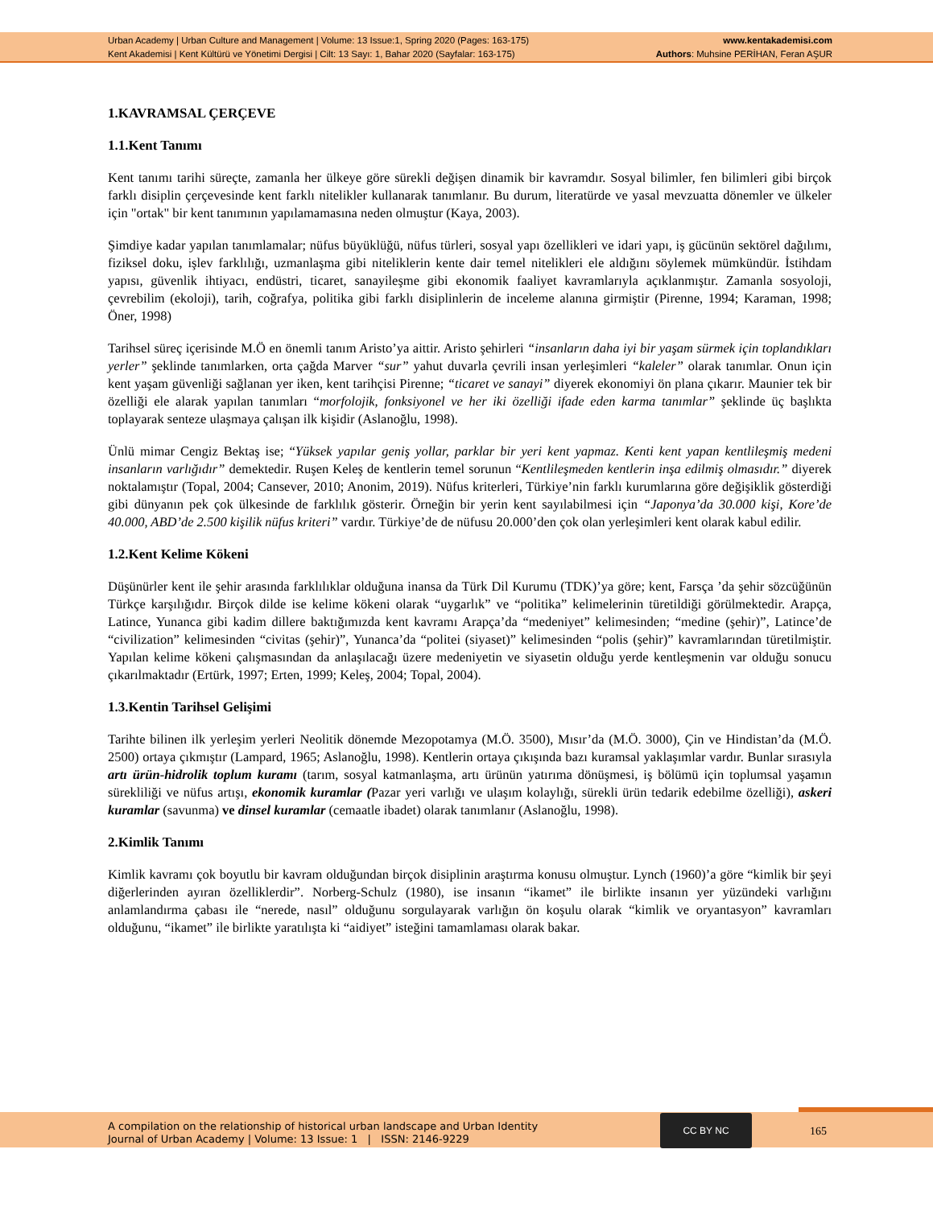Urban Academy | Urban Culture and Management | Volume: 13 Issue:1, Spring 2020 (Pages: 163-175)
Kent Akademisi | Kent Kültürü ve Yönetimi Dergisi | Cilt: 13 Sayı: 1, Bahar 2020 (Sayfalar: 163-175)
www.kentakademisi.com
Authors: Muhsine PERİHAN, Feran AŞUR
1.KAVRAMSAL ÇERÇEVE
1.1.Kent Tanımı
Kent tanımı tarihi süreçte, zamanla her ülkeye göre sürekli değişen dinamik bir kavramdır. Sosyal bilimler, fen bilimleri gibi birçok farklı disiplin çerçevesinde kent farklı nitelikler kullanarak tanımlanır. Bu durum, literatürde ve yasal mevzuatta dönemler ve ülkeler için "ortak" bir kent tanımının yapılamamasına neden olmuştur (Kaya, 2003).
Şimdiye kadar yapılan tanımlamalar; nüfus büyüklüğü, nüfus türleri, sosyal yapı özellikleri ve idari yapı, iş gücünün sektörel dağılımı, fiziksel doku, işlev farklılığı, uzmanlaşma gibi niteliklerin kente dair temel nitelikleri ele aldığını söylemek mümkündür. İstihdam yapısı, güvenlik ihtiyacı, endüstri, ticaret, sanayileşme gibi ekonomik faaliyet kavramlarıyla açıklanmıştır. Zamanla sosyoloji, çevrebilim (ekoloji), tarih, coğrafya, politika gibi farklı disiplinlerin de inceleme alanına girmiştir (Pirenne, 1994; Karaman, 1998; Öner, 1998)
Tarihsel süreç içerisinde M.Ö en önemli tanım Aristo’ya aittir. Aristo şehirleri “insanların daha iyi bir yaşam sürmek için toplandıkları yerler” şeklinde tanımlarken, orta çağda Marver “sur” yahut duvarla çevrili insan yerleşimleri “kaleler” olarak tanımlar. Onun için kent yaşam güvenliği sağlanan yer iken, kent tarihçisi Pirenne; “ticaret ve sanayi” diyerek ekonomiyi ön plana çıkarır. Maunier tek bir özelliği ele alarak yapılan tanımları “morfolojik, fonksiyonel ve her iki özelliği ifade eden karma tanımlar” şeklinde üç başlıkta toplayarak senteze ulaşmaya çalışan ilk kişidir (Aslanoğlu, 1998).
Ünlü mimar Cengiz Bektaş ise; “Yüksek yapılar geniş yollar, parklar bir yeri kent yapmaz. Kenti kent yapan kentlileşmiş medeni insanların varlığıdır” demektedir. Ruşen Keleş de kentlerin temel sorunun “Kentlileşmeden kentlerin inşa edilmiş olmasıdır.” diyerek noktalamıştır (Topal, 2004; Cansever, 2010; Anonim, 2019). Nüfus kriterleri, Türkiye’nin farklı kurumlarına göre değişiklik gösterdiği gibi dünyanın pek çok ülkesinde de farklılık gösterir. Örneğin bir yerin kent sayılabilmesi için “Japonya’da 30.000 kişi, Kore’de 40.000, ABD’de 2.500 kişilik nüfus kriteri” vardır. Türkiye’de de nüfusu 20.000’den çok olan yerleşimleri kent olarak kabul edilir.
1.2.Kent Kelime Kökeni
Düşünürler kent ile şehir arasında farklılıklar olduğuna inansa da Türk Dil Kurumu (TDK)’ya göre; kent, Farsça ’da şehir sözcüğünün Türkçe karşılığıdır. Birçok dilde ise kelime kökeni olarak “uygarlık” ve “politika” kelimelerinin türetildiği görülmektedir. Arapça, Latince, Yunanca gibi kadim dillere baktığımızda kent kavramı Arapça’da “medeniyet” kelimesinden; “medine (şehir)”, Latince’de “civilization” kelimesinden “civitas (şehir)”, Yunanca’da “politei (siyaset)” kelimesinden “polis (şehir)” kavramlarından türetilmiştir. Yapılan kelime kökeni çalışmasından da anlaşılacağı üzere medeniyetin ve siyasetin olduğu yerde kentleşmenin var olduğu sonucu çıkarılmaktadır (Ertürk, 1997; Erten, 1999; Keleş, 2004; Topal, 2004).
1.3.Kentin Tarihsel Gelişimi
Tarihte bilinen ilk yerleşim yerleri Neolitik dönemde Mezopotamya (M.Ö. 3500), Mısır’da (M.Ö. 3000), Çin ve Hindistan’da (M.Ö. 2500) ortaya çıkmıştır (Lampard, 1965; Aslanoğlu, 1998). Kentlerin ortaya çıkışında bazı kuramsal yaklaşımlar vardır. Bunlar sırasıyla artı ürün-hidrolik toplum kuramı (tarım, sosyal katmanlaşma, artı ürünün yatırıma dönüşmesi, iş bölümü için toplumsal yaşamın sürekliliği ve nüfus artışı, ekonomik kuramlar (Pazar yeri varlığı ve ulaşım kolaylığı, sürekli ürün tedarik edebilme özelliği), askeri kuramlar (savunma) ve dinsel kuramlar (cemaatle ibadet) olarak tanımlanır (Aslanoğlu, 1998).
2.Kimlik Tanımı
Kimlik kavramı çok boyutlu bir kavram olduğundan birçok disiplinin araştırma konusu olmuştur. Lynch (1960)’a göre “kimlik bir şeyi diğerlerinden ayıran özelliklerdir”. Norberg-Schulz (1980), ise insanın “ikamet” ile birlikte insanın yer yüzündeki varlığını anlamlandırma çabası ile “nerede, nasıl” olduğunu sorgulayarak varlığın ön koşulu olarak “kimlik ve oryantasyon” kavramları olduğunu, “ikamet” ile birlikte yaratılışta ki “aidiyet” isteğini tamamlaması olarak bakar.
A compilation on the relationship of historical urban landscape and Urban Identity
Journal of Urban Academy | Volume: 13 Issue: 1 | ISSN: 2146-9229
CC BY NC
165